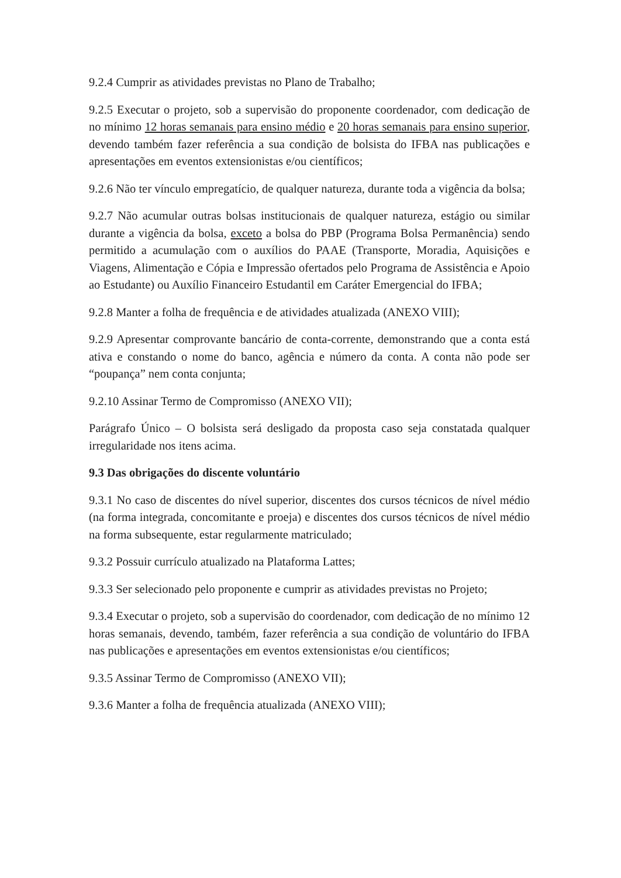9.2.4 Cumprir as atividades previstas no Plano de Trabalho;
9.2.5 Executar o projeto, sob a supervisão do proponente coordenador, com dedicação de no mínimo 12 horas semanais para ensino médio e 20 horas semanais para ensino superior, devendo também fazer referência a sua condição de bolsista do IFBA nas publicações e apresentações em eventos extensionistas e/ou científicos;
9.2.6 Não ter vínculo empregatício, de qualquer natureza, durante toda a vigência da bolsa;
9.2.7 Não acumular outras bolsas institucionais de qualquer natureza, estágio ou similar durante a vigência da bolsa, exceto a bolsa do PBP (Programa Bolsa Permanência) sendo permitido a acumulação com o auxílios do PAAE (Transporte, Moradia, Aquisições e Viagens, Alimentação e Cópia e Impressão ofertados pelo Programa de Assistência e Apoio ao Estudante) ou Auxílio Financeiro Estudantil em Caráter Emergencial do IFBA;
9.2.8 Manter a folha de frequência e de atividades atualizada (ANEXO VIII);
9.2.9 Apresentar comprovante bancário de conta-corrente, demonstrando que a conta está ativa e constando o nome do banco, agência e número da conta. A conta não pode ser “poupança” nem conta conjunta;
9.2.10 Assinar Termo de Compromisso (ANEXO VII);
Parágrafo Único – O bolsista será desligado da proposta caso seja constatada qualquer irregularidade nos itens acima.
9.3 Das obrigações do discente voluntário
9.3.1 No caso de discentes do nível superior, discentes dos cursos técnicos de nível médio (na forma integrada, concomitante e proeja) e discentes dos cursos técnicos de nível médio na forma subsequente, estar regularmente matriculado;
9.3.2 Possuir currículo atualizado na Plataforma Lattes;
9.3.3 Ser selecionado pelo proponente e cumprir as atividades previstas no Projeto;
9.3.4 Executar o projeto, sob a supervisão do coordenador, com dedicação de no mínimo 12 horas semanais, devendo, também, fazer referência a sua condição de voluntário do IFBA nas publicações e apresentações em eventos extensionistas e/ou científicos;
9.3.5 Assinar Termo de Compromisso (ANEXO VII);
9.3.6 Manter a folha de frequência atualizada (ANEXO VIII);